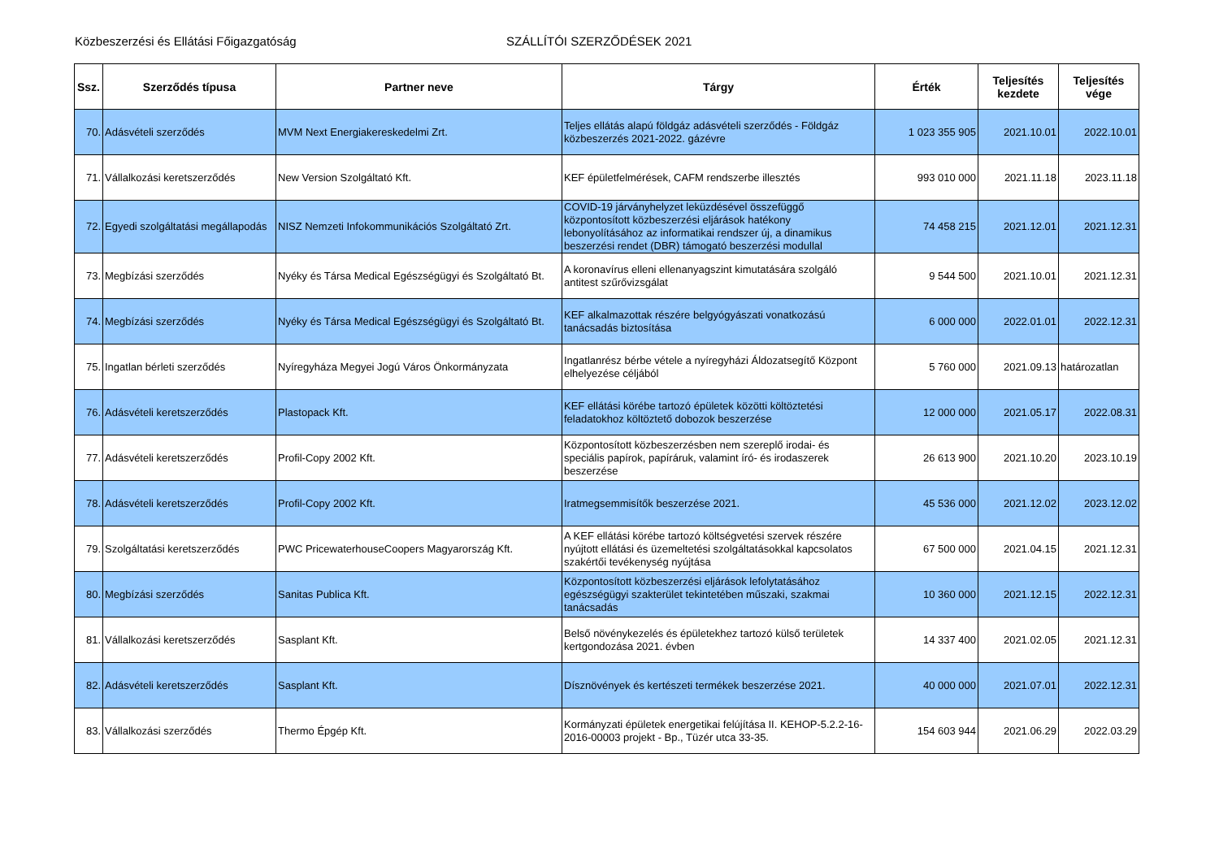Közbeszerzési és Ellátási Főigazgatóság SZÁLLÍTÓI SZERZŐDÉSEK 2021
| Ssz. | Szerződés típusa | Partner neve | Tárgy | Érték | Teljesítés kezdete | Teljesítés vége |
| --- | --- | --- | --- | --- | --- | --- |
| 70. | Adásvételi szerződés | MVM Next Energiakereskedelmi Zrt. | Teljes ellátás alapú földgáz adásvételi szerződés - Földgáz közbeszerzés 2021-2022. gázévre | 1 023 355 905 | 2021.10.01 | 2022.10.01 |
| 71. | Vállalkozási keretszerződés | New Version Szolgáltató Kft. | KEF épületfelmérések, CAFM rendszerbe illesztés | 993 010 000 | 2021.11.18 | 2023.11.18 |
| 72. | Egyedi szolgáltatási megállapodás | NISZ Nemzeti Infokommunikációs Szolgáltató Zrt. | COVID-19 járványhelyzet leküzdésével összefüggő központosított közbeszerzési eljárások hatékony lebonyolításához az informatikai rendszer új, a dinamikus beszerzési rendet (DBR) támogató beszerzési modullal | 74 458 215 | 2021.12.01 | 2021.12.31 |
| 73. | Megbízási szerződés | Nyéky és Társa Medical Egészségügyi és Szolgáltató Bt. | A koronavírus elleni ellenanyagszint kimutatására szolgáló antitest szűrővizsgálat | 9 544 500 | 2021.10.01 | 2021.12.31 |
| 74. | Megbízási szerződés | Nyéky és Társa Medical Egészségügyi és Szolgáltató Bt. | KEF alkalmazottak részére belgyógyászati vonatkozású tanácsadás biztosítása | 6 000 000 | 2022.01.01 | 2022.12.31 |
| 75. | Ingatlan bérleti szerződés | Nyíregyháza Megyei Jogú Város Önkormányzata | Ingatlanrész bérbe vétele a nyíregyházi Áldozatsegítő Központ elhelyezése céljából | 5 760 000 | 2021.09.13 | határozatlan |
| 76. | Adásvételi keretszerződés | Plastopack Kft. | KEF ellátási körébe tartozó épületek közötti költöztetési feladatokhoz költöztető dobozok beszerzése | 12 000 000 | 2021.05.17 | 2022.08.31 |
| 77. | Adásvételi keretszerződés | Profil-Copy 2002 Kft. | Központosított közbeszerzésben nem szereplő irodai- és speciális papírok, papíráruk, valamint író- és irodaszerek beszerzése | 26 613 900 | 2021.10.20 | 2023.10.19 |
| 78. | Adásvételi keretszerződés | Profil-Copy 2002 Kft. | Iratmegsemmisítők beszerzése 2021. | 45 536 000 | 2021.12.02 | 2023.12.02 |
| 79. | Szolgáltatási keretszerződés | PWC PricewaterhouseCoopers Magyarország Kft. | A KEF ellátási körébe tartozó költségvetési szervek részére nyújtott ellátási és üzemeltetési szolgáltatásokkal kapcsolatos szakértői tevékenység nyújtása | 67 500 000 | 2021.04.15 | 2021.12.31 |
| 80. | Megbízási szerződés | Sanitas Publica Kft. | Központosított közbeszerzési eljárások lefolytatásához egészségügyi szakterület tekintetében műszaki, szakmai tanácsadás | 10 360 000 | 2021.12.15 | 2022.12.31 |
| 81. | Vállalkozási keretszerződés | Sasplant Kft. | Belső növénykezelés és épületekhez tartozó külső területek kertgondozása 2021. évben | 14 337 400 | 2021.02.05 | 2021.12.31 |
| 82. | Adásvételi keretszerződés | Sasplant Kft. | Dísznövények és kertészeti termékek beszerzése 2021. | 40 000 000 | 2021.07.01 | 2022.12.31 |
| 83. | Vállalkozási szerződés | Thermo Épgép Kft. | Kormányzati épületek energetikai felújítása II. KEHOP-5.2.2-16-2016-00003 projekt - Bp., Tüzér utca 33-35. | 154 603 944 | 2021.06.29 | 2022.03.29 |